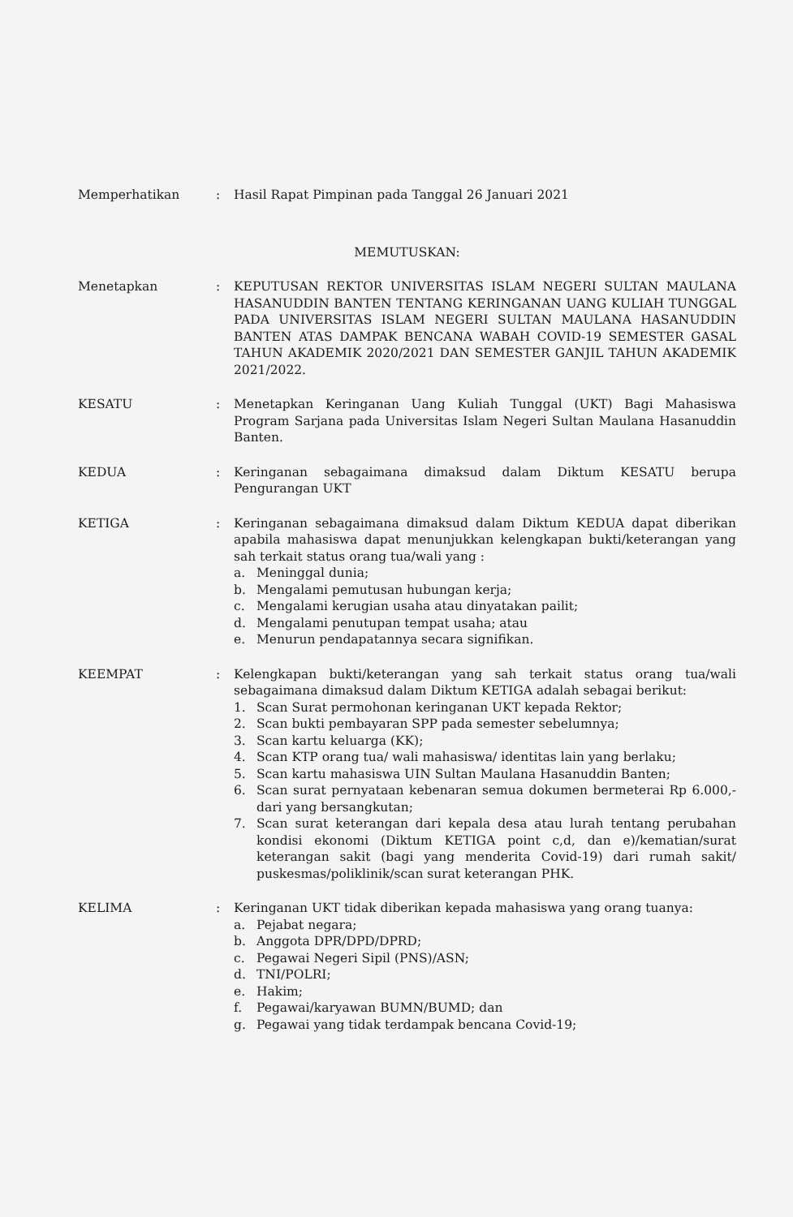Memperhatikan : Hasil Rapat Pimpinan pada Tanggal 26 Januari 2021
MEMUTUSKAN:
Menetapkan : KEPUTUSAN REKTOR UNIVERSITAS ISLAM NEGERI SULTAN MAULANA HASANUDDIN BANTEN TENTANG KERINGANAN UANG KULIAH TUNGGAL PADA UNIVERSITAS ISLAM NEGERI SULTAN MAULANA HASANUDDIN BANTEN ATAS DAMPAK BENCANA WABAH COVID-19 SEMESTER GASAL TAHUN AKADEMIK 2020/2021 DAN SEMESTER GANJIL TAHUN AKADEMIK 2021/2022.
KESATU : Menetapkan Keringanan Uang Kuliah Tunggal (UKT) Bagi Mahasiswa Program Sarjana pada Universitas Islam Negeri Sultan Maulana Hasanuddin Banten.
KEDUA : Keringanan sebagaimana dimaksud dalam Diktum KESATU berupa Pengurangan UKT
KETIGA : Keringanan sebagaimana dimaksud dalam Diktum KEDUA dapat diberikan apabila mahasiswa dapat menunjukkan kelengkapan bukti/keterangan yang sah terkait status orang tua/wali yang :
a. Meninggal dunia;
b. Mengalami pemutusan hubungan kerja;
c. Mengalami kerugian usaha atau dinyatakan pailit;
d. Mengalami penutupan tempat usaha; atau
e. Menurun pendapatannya secara signifikan.
KEEMPAT : Kelengkapan bukti/keterangan yang sah terkait status orang tua/wali sebagaimana dimaksud dalam Diktum KETIGA adalah sebagai berikut:
1. Scan Surat permohonan keringanan UKT kepada Rektor;
2. Scan bukti pembayaran SPP pada semester sebelumnya;
3. Scan kartu keluarga (KK);
4. Scan KTP orang tua/ wali mahasiswa/ identitas lain yang berlaku;
5. Scan kartu mahasiswa UIN Sultan Maulana Hasanuddin Banten;
6. Scan surat pernyataan kebenaran semua dokumen bermeterai Rp 6.000,- dari yang bersangkutan;
7. Scan surat keterangan dari kepala desa atau lurah tentang perubahan kondisi ekonomi (Diktum KETIGA point c,d, dan e)/kematian/surat keterangan sakit (bagi yang menderita Covid-19) dari rumah sakit/ puskesmas/poliklinik/scan surat keterangan PHK.
KELIMA : Keringanan UKT tidak diberikan kepada mahasiswa yang orang tuanya:
a. Pejabat negara;
b. Anggota DPR/DPD/DPRD;
c. Pegawai Negeri Sipil (PNS)/ASN;
d. TNI/POLRI;
e. Hakim;
f. Pegawai/karyawan BUMN/BUMD; dan
g. Pegawai yang tidak terdampak bencana Covid-19;